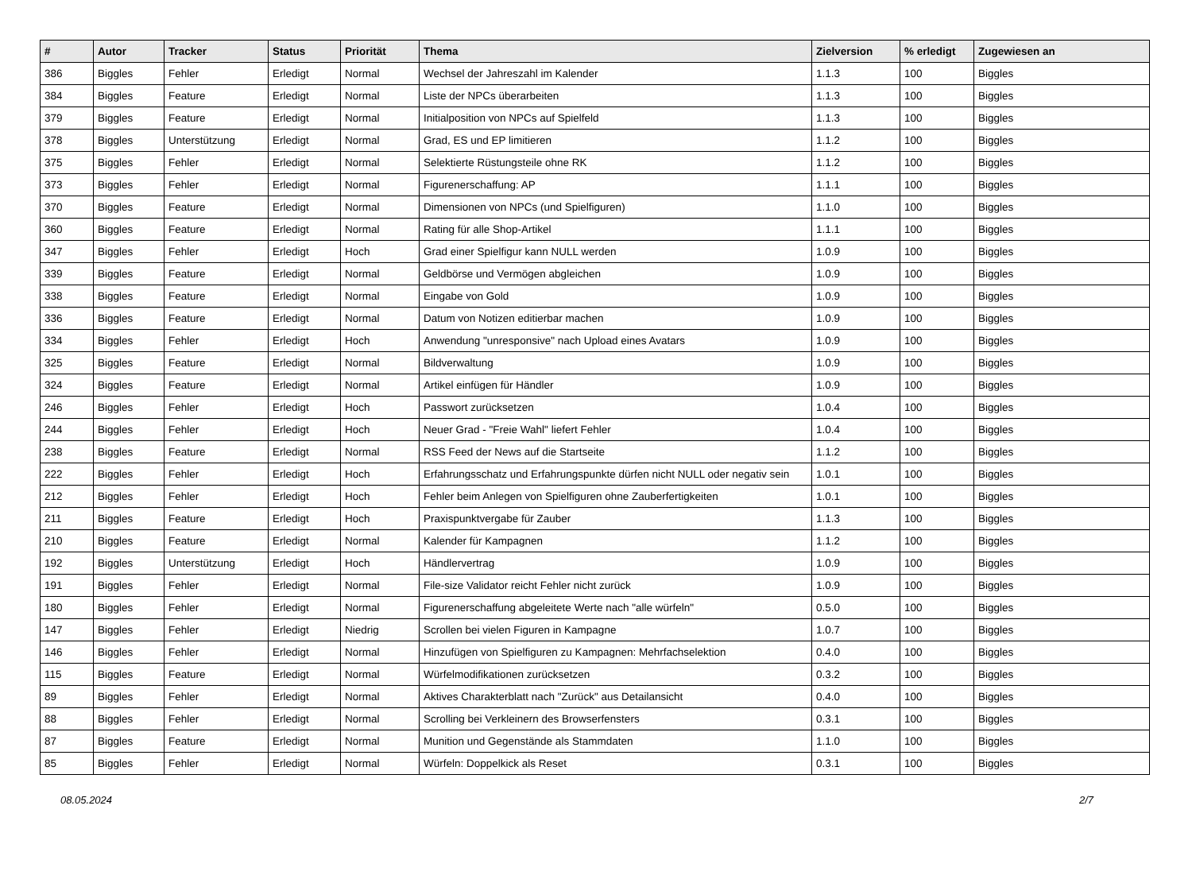| # | Autor | Tracker | Status | Priorität | Thema | Zielversion | % erledigt | Zugewiesen an |
| --- | --- | --- | --- | --- | --- | --- | --- | --- |
| 386 | Biggles | Fehler | Erledigt | Normal | Wechsel der Jahreszahl im Kalender | 1.1.3 | 100 | Biggles |
| 384 | Biggles | Feature | Erledigt | Normal | Liste der NPCs überarbeiten | 1.1.3 | 100 | Biggles |
| 379 | Biggles | Feature | Erledigt | Normal | Initialposition von NPCs auf Spielfeld | 1.1.3 | 100 | Biggles |
| 378 | Biggles | Unterstützung | Erledigt | Normal | Grad, ES und EP limitieren | 1.1.2 | 100 | Biggles |
| 375 | Biggles | Fehler | Erledigt | Normal | Selektierte Rüstungsteile ohne RK | 1.1.2 | 100 | Biggles |
| 373 | Biggles | Fehler | Erledigt | Normal | Figurenerschaffung: AP | 1.1.1 | 100 | Biggles |
| 370 | Biggles | Feature | Erledigt | Normal | Dimensionen von NPCs (und Spielfiguren) | 1.1.0 | 100 | Biggles |
| 360 | Biggles | Feature | Erledigt | Normal | Rating für alle Shop-Artikel | 1.1.1 | 100 | Biggles |
| 347 | Biggles | Fehler | Erledigt | Hoch | Grad einer Spielfigur kann NULL werden | 1.0.9 | 100 | Biggles |
| 339 | Biggles | Feature | Erledigt | Normal | Geldbörse und Vermögen abgleichen | 1.0.9 | 100 | Biggles |
| 338 | Biggles | Feature | Erledigt | Normal | Eingabe von Gold | 1.0.9 | 100 | Biggles |
| 336 | Biggles | Feature | Erledigt | Normal | Datum von Notizen editierbar machen | 1.0.9 | 100 | Biggles |
| 334 | Biggles | Fehler | Erledigt | Hoch | Anwendung "unresponsive" nach Upload eines Avatars | 1.0.9 | 100 | Biggles |
| 325 | Biggles | Feature | Erledigt | Normal | Bildverwaltung | 1.0.9 | 100 | Biggles |
| 324 | Biggles | Feature | Erledigt | Normal | Artikel einfügen für Händler | 1.0.9 | 100 | Biggles |
| 246 | Biggles | Fehler | Erledigt | Hoch | Passwort zurücksetzen | 1.0.4 | 100 | Biggles |
| 244 | Biggles | Fehler | Erledigt | Hoch | Neuer Grad - "Freie Wahl" liefert Fehler | 1.0.4 | 100 | Biggles |
| 238 | Biggles | Feature | Erledigt | Normal | RSS Feed der News auf die Startseite | 1.1.2 | 100 | Biggles |
| 222 | Biggles | Fehler | Erledigt | Hoch | Erfahrungsschatz und Erfahrungspunkte dürfen nicht NULL oder negativ sein | 1.0.1 | 100 | Biggles |
| 212 | Biggles | Fehler | Erledigt | Hoch | Fehler beim Anlegen von Spielfiguren ohne Zauberfertigkeiten | 1.0.1 | 100 | Biggles |
| 211 | Biggles | Feature | Erledigt | Hoch | Praxispunktvergabe für Zauber | 1.1.3 | 100 | Biggles |
| 210 | Biggles | Feature | Erledigt | Normal | Kalender für Kampagnen | 1.1.2 | 100 | Biggles |
| 192 | Biggles | Unterstützung | Erledigt | Hoch | Händlervertrag | 1.0.9 | 100 | Biggles |
| 191 | Biggles | Fehler | Erledigt | Normal | File-size Validator reicht Fehler nicht zurück | 1.0.9 | 100 | Biggles |
| 180 | Biggles | Fehler | Erledigt | Normal | Figurenerschaffung abgeleitete Werte nach "alle würfeln" | 0.5.0 | 100 | Biggles |
| 147 | Biggles | Fehler | Erledigt | Niedrig | Scrollen bei vielen Figuren in Kampagne | 1.0.7 | 100 | Biggles |
| 146 | Biggles | Fehler | Erledigt | Normal | Hinzufügen von Spielfiguren zu Kampagnen: Mehrfachselektion | 0.4.0 | 100 | Biggles |
| 115 | Biggles | Feature | Erledigt | Normal | Würfelmodifikationen zurücksetzen | 0.3.2 | 100 | Biggles |
| 89 | Biggles | Fehler | Erledigt | Normal | Aktives Charakterblatt nach "Zurück" aus Detailansicht | 0.4.0 | 100 | Biggles |
| 88 | Biggles | Fehler | Erledigt | Normal | Scrolling bei Verkleinern des Browserfensters | 0.3.1 | 100 | Biggles |
| 87 | Biggles | Feature | Erledigt | Normal | Munition und Gegenstände als Stammdaten | 1.1.0 | 100 | Biggles |
| 85 | Biggles | Fehler | Erledigt | Normal | Würfeln: Doppelkick als Reset | 0.3.1 | 100 | Biggles |
08.05.2024 2/7